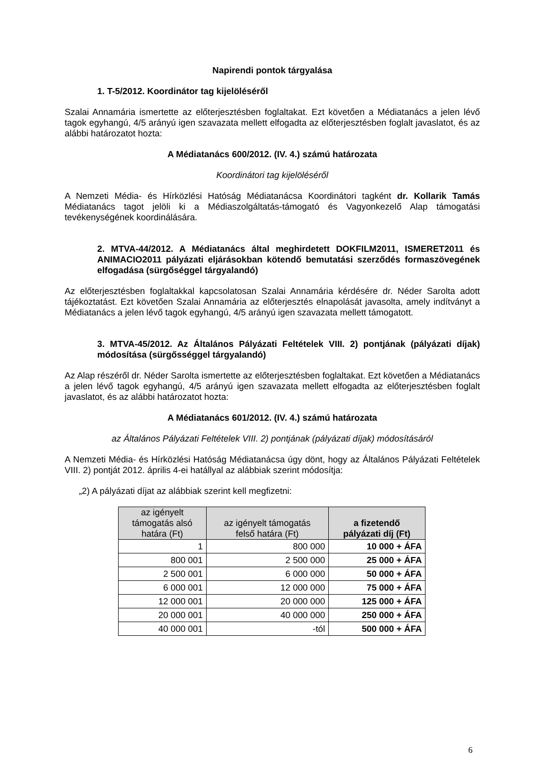Napirendi pontok tárgyalása
1. T-5/2012. Koordinátor tag kijelöléséről
Szalai Annamária ismertette az előterjesztésben foglaltakat. Ezt követően a Médiatanács a jelen lévő tagok egyhangú, 4/5 arányú igen szavazata mellett elfogadta az előterjesztésben foglalt javaslatot, és az alábbi határozatot hozta:
A Médiatanács 600/2012. (IV. 4.) számú határozata
Koordinátori tag kijelöléséről
A Nemzeti Média- és Hírközlési Hatóság Médiatanácsa Koordinátori tagként dr. Kollarik Tamás Médiatanács tagot jelöli ki a Médiaszolgáltatás-támogató és Vagyonkezelő Alap támogatási tevékenységének koordinálására.
2. MTVA-44/2012. A Médiatanács által meghirdetett DOKFILM2011, ISMERET2011 és ANIMACIO2011 pályázati eljárásokban kötendő bemutatási szerződés formaszövegének elfogadása (sürgőséggel tárgyalandó)
Az előterjesztésben foglaltakkal kapcsolatosan Szalai Annamária kérdésére dr. Néder Sarolta adott tájékoztatást. Ezt követően Szalai Annamária az előterjesztés elnapolását javasolta, amely indítványt a Médiatanács a jelen lévő tagok egyhangú, 4/5 arányú igen szavazata mellett támogatott.
3. MTVA-45/2012. Az Általános Pályázati Feltételek VIII. 2) pontjának (pályázati díjak) módosítása (sürgősséggel tárgyalandó)
Az Alap részéről dr. Néder Sarolta ismertette az előterjesztésben foglaltakat. Ezt követően a Médiatanács a jelen lévő tagok egyhangú, 4/5 arányú igen szavazata mellett elfogadta az előterjesztésben foglalt javaslatot, és az alábbi határozatot hozta:
A Médiatanács 601/2012. (IV. 4.) számú határozata
az Általános Pályázati Feltételek VIII. 2) pontjának (pályázati díjak) módosításáról
A Nemzeti Média- és Hírközlési Hatóság Médiatanácsa úgy dönt, hogy az Általános Pályázati Feltételek VIII. 2) pontját 2012. április 4-ei hatállyal az alábbiak szerint módosítja:
„2) A pályázati díjat az alábbiak szerint kell megfizetni:
| az igényelt támogatás alsó határa (Ft) | az igényelt támogatás felső határa (Ft) | a fizetendő pályázati díj (Ft) |
| --- | --- | --- |
| 1 | 800 000 | 10 000 + ÁFA |
| 800 001 | 2 500 000 | 25 000 + ÁFA |
| 2 500 001 | 6 000 000 | 50 000 + ÁFA |
| 6 000 001 | 12 000 000 | 75 000 + ÁFA |
| 12 000 001 | 20 000 000 | 125 000 + ÁFA |
| 20 000 001 | 40 000 000 | 250 000 + ÁFA |
| 40 000 001 | -tól | 500 000 + ÁFA |
6